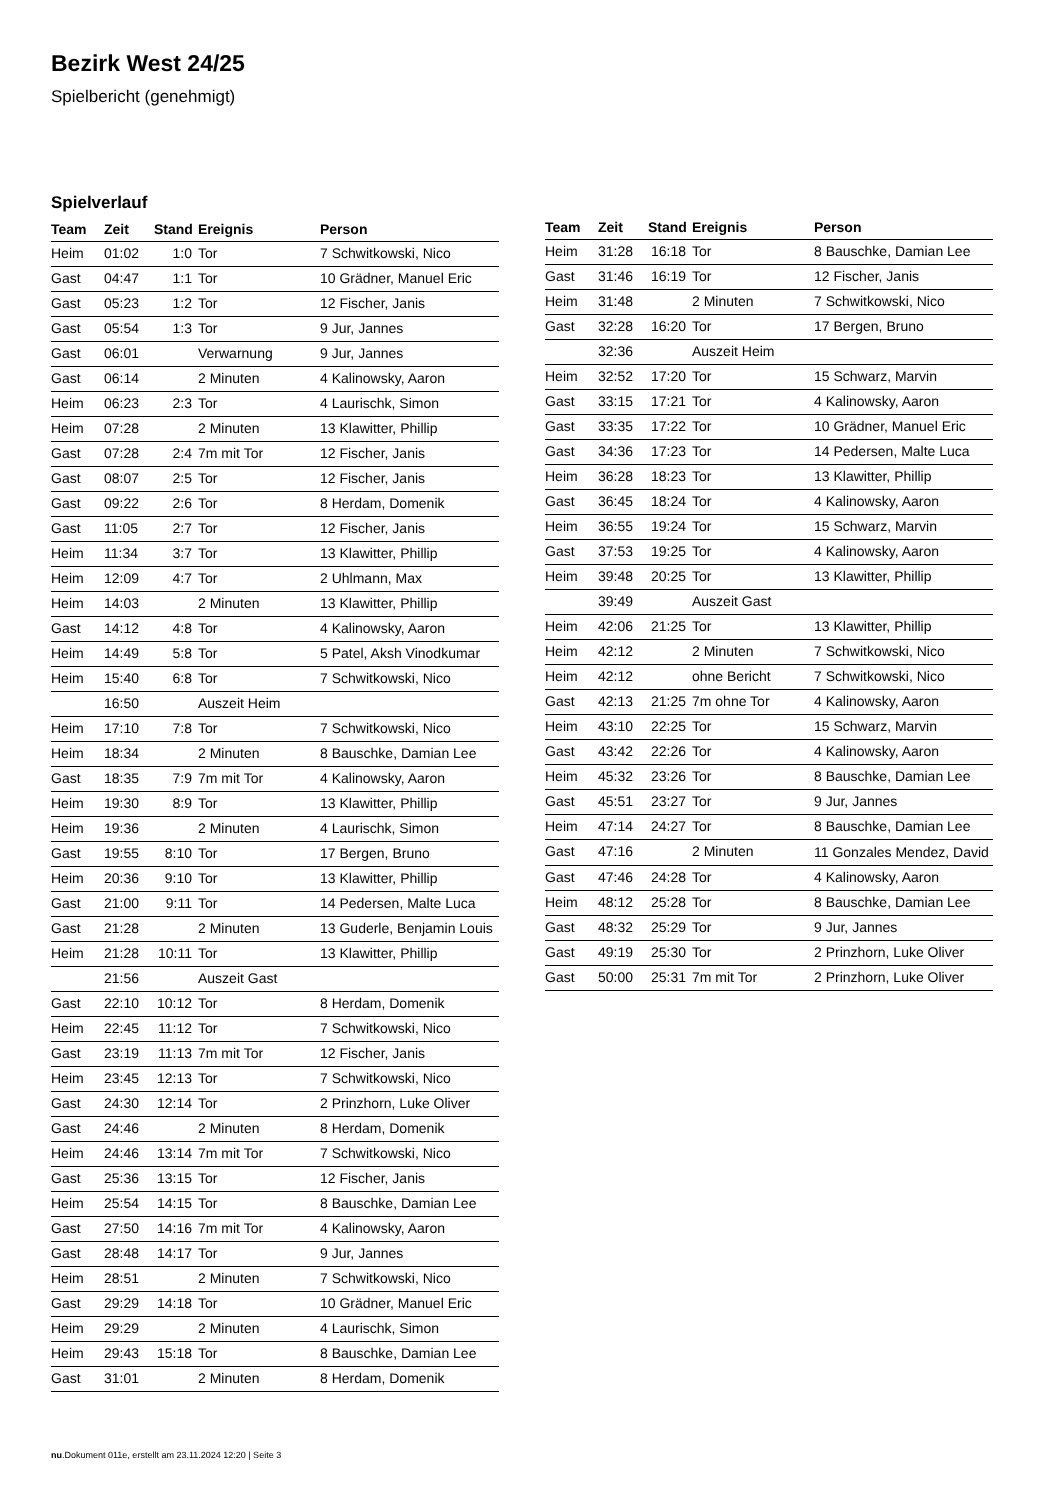Bezirk West 24/25
Spielbericht (genehmigt)
Spielverlauf
| Team | Zeit | Stand | Ereignis | Person |
| --- | --- | --- | --- | --- |
| Heim | 01:02 | 1:0 | Tor | 7 Schwitkowski, Nico |
| Gast | 04:47 | 1:1 | Tor | 10 Grädner, Manuel Eric |
| Gast | 05:23 | 1:2 | Tor | 12 Fischer, Janis |
| Gast | 05:54 | 1:3 | Tor | 9 Jur, Jannes |
| Gast | 06:01 | | Verwarnung | 9 Jur, Jannes |
| Gast | 06:14 | | 2 Minuten | 4 Kalinowsky, Aaron |
| Heim | 06:23 | 2:3 | Tor | 4 Laurischk, Simon |
| Heim | 07:28 | | 2 Minuten | 13 Klawitter, Phillip |
| Gast | 07:28 | 2:4 | 7m mit Tor | 12 Fischer, Janis |
| Gast | 08:07 | 2:5 | Tor | 12 Fischer, Janis |
| Gast | 09:22 | 2:6 | Tor | 8 Herdam, Domenik |
| Gast | 11:05 | 2:7 | Tor | 12 Fischer, Janis |
| Heim | 11:34 | 3:7 | Tor | 13 Klawitter, Phillip |
| Heim | 12:09 | 4:7 | Tor | 2 Uhlmann, Max |
| Heim | 14:03 | | 2 Minuten | 13 Klawitter, Phillip |
| Gast | 14:12 | 4:8 | Tor | 4 Kalinowsky, Aaron |
| Heim | 14:49 | 5:8 | Tor | 5 Patel, Aksh Vinodkumar |
| Heim | 15:40 | 6:8 | Tor | 7 Schwitkowski, Nico |
| | 16:50 | | Auszeit Heim | |
| Heim | 17:10 | 7:8 | Tor | 7 Schwitkowski, Nico |
| Heim | 18:34 | | 2 Minuten | 8 Bauschke, Damian Lee |
| Gast | 18:35 | 7:9 | 7m mit Tor | 4 Kalinowsky, Aaron |
| Heim | 19:30 | 8:9 | Tor | 13 Klawitter, Phillip |
| Heim | 19:36 | | 2 Minuten | 4 Laurischk, Simon |
| Gast | 19:55 | 8:10 | Tor | 17 Bergen, Bruno |
| Heim | 20:36 | 9:10 | Tor | 13 Klawitter, Phillip |
| Gast | 21:00 | 9:11 | Tor | 14 Pedersen, Malte Luca |
| Gast | 21:28 | | 2 Minuten | 13 Guderle, Benjamin Louis |
| Heim | 21:28 | 10:11 | Tor | 13 Klawitter, Phillip |
| | 21:56 | | Auszeit Gast | |
| Gast | 22:10 | 10:12 | Tor | 8 Herdam, Domenik |
| Heim | 22:45 | 11:12 | Tor | 7 Schwitkowski, Nico |
| Gast | 23:19 | 11:13 | 7m mit Tor | 12 Fischer, Janis |
| Heim | 23:45 | 12:13 | Tor | 7 Schwitkowski, Nico |
| Gast | 24:30 | 12:14 | Tor | 2 Prinzhorn, Luke Oliver |
| Gast | 24:46 | | 2 Minuten | 8 Herdam, Domenik |
| Heim | 24:46 | 13:14 | 7m mit Tor | 7 Schwitkowski, Nico |
| Gast | 25:36 | 13:15 | Tor | 12 Fischer, Janis |
| Heim | 25:54 | 14:15 | Tor | 8 Bauschke, Damian Lee |
| Gast | 27:50 | 14:16 | 7m mit Tor | 4 Kalinowsky, Aaron |
| Gast | 28:48 | 14:17 | Tor | 9 Jur, Jannes |
| Heim | 28:51 | | 2 Minuten | 7 Schwitkowski, Nico |
| Gast | 29:29 | 14:18 | Tor | 10 Grädner, Manuel Eric |
| Heim | 29:29 | | 2 Minuten | 4 Laurischk, Simon |
| Heim | 29:43 | 15:18 | Tor | 8 Bauschke, Damian Lee |
| Gast | 31:01 | | 2 Minuten | 8 Herdam, Domenik |
| Team | Zeit | Stand | Ereignis | Person |
| --- | --- | --- | --- | --- |
| Heim | 31:28 | 16:18 | Tor | 8 Bauschke, Damian Lee |
| Gast | 31:46 | 16:19 | Tor | 12 Fischer, Janis |
| Heim | 31:48 | | 2 Minuten | 7 Schwitkowski, Nico |
| Gast | 32:28 | 16:20 | Tor | 17 Bergen, Bruno |
| | 32:36 | | Auszeit Heim | |
| Heim | 32:52 | 17:20 | Tor | 15 Schwarz, Marvin |
| Gast | 33:15 | 17:21 | Tor | 4 Kalinowsky, Aaron |
| Gast | 33:35 | 17:22 | Tor | 10 Grädner, Manuel Eric |
| Gast | 34:36 | 17:23 | Tor | 14 Pedersen, Malte Luca |
| Heim | 36:28 | 18:23 | Tor | 13 Klawitter, Phillip |
| Gast | 36:45 | 18:24 | Tor | 4 Kalinowsky, Aaron |
| Heim | 36:55 | 19:24 | Tor | 15 Schwarz, Marvin |
| Gast | 37:53 | 19:25 | Tor | 4 Kalinowsky, Aaron |
| Heim | 39:48 | 20:25 | Tor | 13 Klawitter, Phillip |
| | 39:49 | | Auszeit Gast | |
| Heim | 42:06 | 21:25 | Tor | 13 Klawitter, Phillip |
| Heim | 42:12 | | 2 Minuten | 7 Schwitkowski, Nico |
| Heim | 42:12 | | ohne Bericht | 7 Schwitkowski, Nico |
| Gast | 42:13 | 21:25 | 7m ohne Tor | 4 Kalinowsky, Aaron |
| Heim | 43:10 | 22:25 | Tor | 15 Schwarz, Marvin |
| Gast | 43:42 | 22:26 | Tor | 4 Kalinowsky, Aaron |
| Heim | 45:32 | 23:26 | Tor | 8 Bauschke, Damian Lee |
| Gast | 45:51 | 23:27 | Tor | 9 Jur, Jannes |
| Heim | 47:14 | 24:27 | Tor | 8 Bauschke, Damian Lee |
| Gast | 47:16 | | 2 Minuten | 11 Gonzales Mendez, David |
| Gast | 47:46 | 24:28 | Tor | 4 Kalinowsky, Aaron |
| Heim | 48:12 | 25:28 | Tor | 8 Bauschke, Damian Lee |
| Gast | 48:32 | 25:29 | Tor | 9 Jur, Jannes |
| Gast | 49:19 | 25:30 | Tor | 2 Prinzhorn, Luke Oliver |
| Gast | 50:00 | 25:31 | 7m mit Tor | 2 Prinzhorn, Luke Oliver |
nu.Dokument 011e, erstellt am 23.11.2024 12:20 | Seite 3